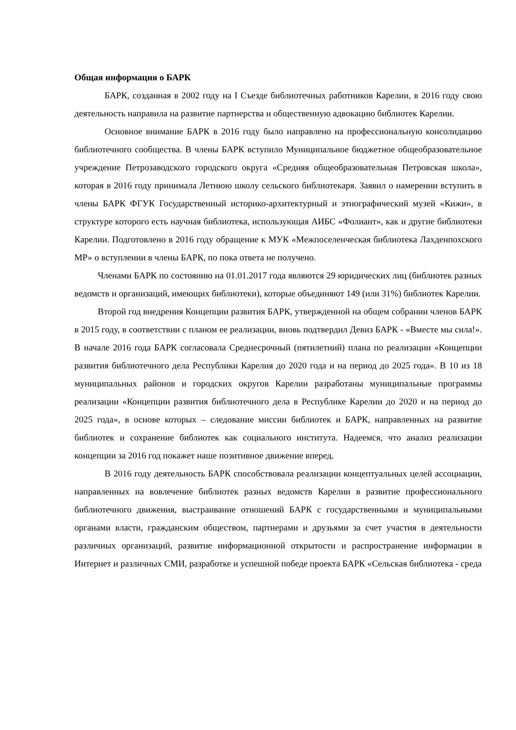Общая информация о БАРК
БАРК, созданная в 2002 году на I Съезде библиотечных работников Карелии, в 2016 году свою деятельность направила на развитие партнерства и общественную адвокацию библиотек Карелии.
Основное внимание БАРК в 2016 году было направлено на профессиональную консолидацию библиотечного сообщества. В члены БАРК вступило Муниципальное бюджетное общеобразовательное учреждение Петрозаводского городского округа «Средняя общеобразовательная Петровская школа», которая в 2016 году принимала Летнюю школу сельского библиотекаря. Заявил о намерении вступить в члены БАРК ФГУК Государственный историко-архитектурный и этнографический музей «Кижи», в структуре которого есть научная библиотека, использующая АИБС «Фолиант», как и другие библиотеки Карелии. Подготовлено в 2016 году обращение к МУК «Межпоселенческая библиотека Лахденпохского МР» о вступлении в члены БАРК, по пока ответа не получено.
Членами БАРК по состоянию на 01.01.2017 года являются 29 юридических лиц (библиотек разных ведомств и организаций, имеющих библиотеки), которые объединяют 149 (или 31%) библиотек Карелии.
Второй год внедрения Концепции развития БАРК, утвержденной на общем собрании членов БАРК в 2015 году, в соответствии с планом ее реализации, вновь подтвердил Девиз БАРК - «Вместе мы сила!». В начале 2016 года БАРК согласовала Среднесрочный (пятилетний) плана по реализации «Концепции развития библиотечного дела Республики Карелия до 2020 года и на период до 2025 года». В 10 из 18 муниципальных районов и городских округов Карелии разработаны муниципальные программы реализации «Концепции развития библиотечного дела в Республике Карелии до 2020 и на период до 2025 года», в основе которых – следование миссии библиотек и БАРК, направленных на развитие библиотек и сохранение библиотек как социального института. Надеемся, что анализ реализации концепции за 2016 год покажет наше позитивное движение вперед.
В 2016 году деятельность БАРК способствовала реализации концептуальных целей ассоциации, направленных на вовлечение библиотек разных ведомств Карелии в развитие профессионального библиотечного движения, выстраивание отношений БАРК с государственными и муниципальными органами власти, гражданским обществом, партнерами и друзьями за счет участия в деятельности различных организаций, развитие информационной открытости и распространение информации в Интернет и различных СМИ, разработке и успешной победе проекта БАРК «Сельская библиотека - среда